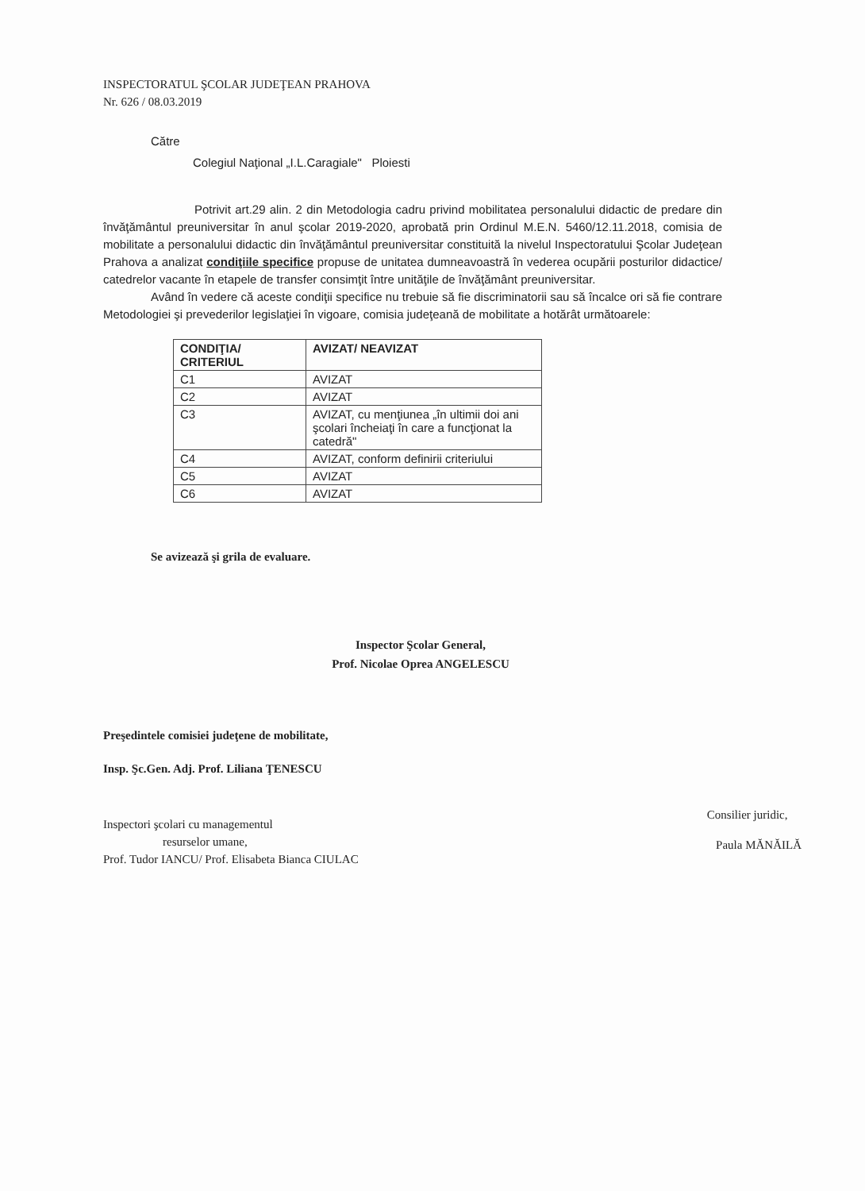INSPECTORATUL ŞCOLAR JUDEŢEAN PRAHOVA
Nr. 626 / 08.03.2019
Către
Colegiul Naţional „I.L.Caragiale" Ploiesti
Potrivit art.29 alin. 2 din Metodologia cadru privind mobilitatea personalului didactic de predare din învăţământul preuniversitar în anul şcolar 2019-2020, aprobată prin Ordinul M.E.N. 5460/12.11.2018, comisia de mobilitate a personalului didactic din învăţământul preuniversitar constituită la nivelul Inspectoratului Şcolar Judeţean Prahova a analizat condiţiile specifice propuse de unitatea dumneavoastră în vederea ocupării posturilor didactice/ catedrelor vacante în etapele de transfer consimţit între unităţile de învăţământ preuniversitar.
Având în vedere că aceste condiţii specifice nu trebuie să fie discriminatorii sau să încalce ori să fie contrare Metodologiei şi prevederilor legislaţiei în vigoare, comisia judeţeană de mobilitate a hotărât următoarele:
| CONDIŢIA/ CRITERIUL | AVIZAT/ NEAVIZAT |
| --- | --- |
| C1 | AVIZAT |
| C2 | AVIZAT |
| C3 | AVIZAT, cu menţiunea „în ultimii doi ani şcolari încheiaţi în care a funcţionat la catedră" |
| C4 | AVIZAT, conform definirii criteriului |
| C5 | AVIZAT |
| C6 | AVIZAT |
Se avizează şi grila de evaluare.
Inspector Şcolar General,
Prof. Nicolae Oprea ANGELESCU
Preşedintele comisiei judeţene de mobilitate,
Insp. Şc.Gen. Adj. Prof. Liliana ŢENESCU
Inspectori şcolari cu managementul
resurselor umane,
Prof. Tudor IANCU/ Prof. Elisabeta Bianca CIULAC
Consilier juridic,
Paula MĂNĂILĂ